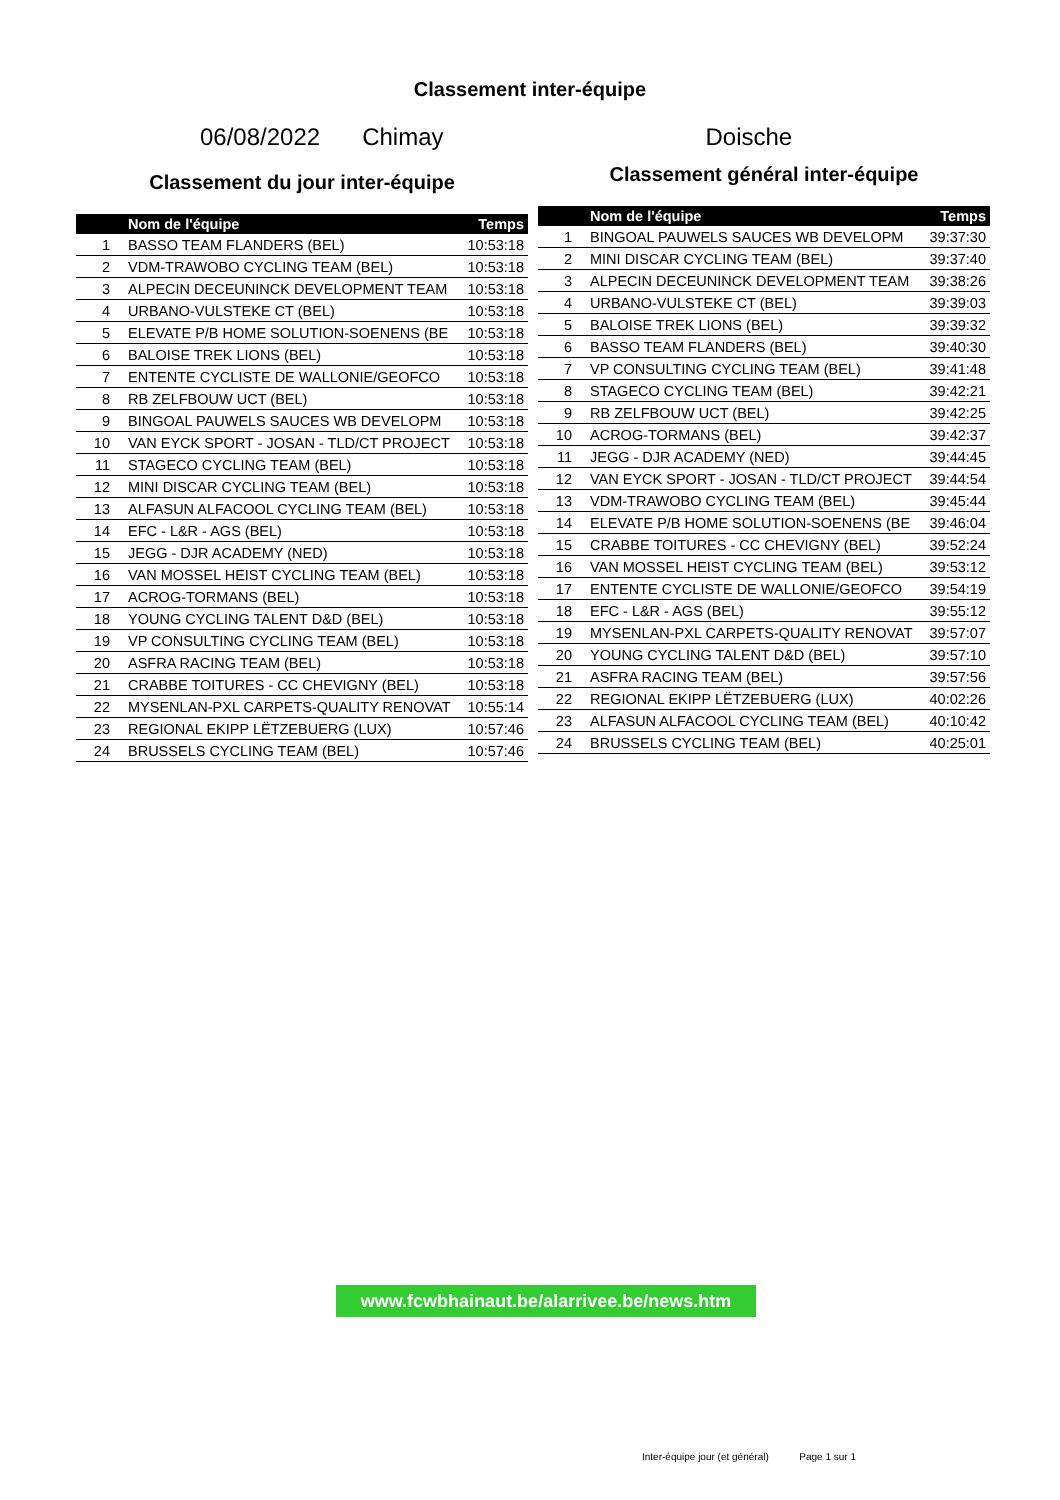Classement inter-équipe
06/08/2022 Chimay Doische
Classement du jour inter-équipe
| | Nom de l'équipe | Temps |
| --- | --- | --- |
| 1 | BASSO TEAM FLANDERS (BEL) | 10:53:18 |
| 2 | VDM-TRAWOBO CYCLING TEAM (BEL) | 10:53:18 |
| 3 | ALPECIN DECEUNINCK DEVELOPMENT TEAM | 10:53:18 |
| 4 | URBANO-VULSTEKE CT (BEL) | 10:53:18 |
| 5 | ELEVATE P/B HOME SOLUTION-SOENENS (BE | 10:53:18 |
| 6 | BALOISE TREK LIONS (BEL) | 10:53:18 |
| 7 | ENTENTE CYCLISTE DE WALLONIE/GEOFCO | 10:53:18 |
| 8 | RB ZELFBOUW UCT (BEL) | 10:53:18 |
| 9 | BINGOAL PAUWELS SAUCES WB DEVELOPM | 10:53:18 |
| 10 | VAN EYCK SPORT - JOSAN - TLD/CT PROJECT | 10:53:18 |
| 11 | STAGECO CYCLING TEAM (BEL) | 10:53:18 |
| 12 | MINI DISCAR CYCLING TEAM (BEL) | 10:53:18 |
| 13 | ALFASUN ALFACOOL CYCLING TEAM (BEL) | 10:53:18 |
| 14 | EFC - L&R - AGS (BEL) | 10:53:18 |
| 15 | JEGG - DJR ACADEMY (NED) | 10:53:18 |
| 16 | VAN MOSSEL HEIST CYCLING TEAM (BEL) | 10:53:18 |
| 17 | ACROG-TORMANS (BEL) | 10:53:18 |
| 18 | YOUNG CYCLING TALENT D&D (BEL) | 10:53:18 |
| 19 | VP CONSULTING CYCLING TEAM (BEL) | 10:53:18 |
| 20 | ASFRA RACING TEAM (BEL) | 10:53:18 |
| 21 | CRABBE TOITURES - CC CHEVIGNY (BEL) | 10:53:18 |
| 22 | MYSENLAN-PXL CARPETS-QUALITY RENOVAT | 10:55:14 |
| 23 | REGIONAL EKIPP LËTZEBUERG (LUX) | 10:57:46 |
| 24 | BRUSSELS CYCLING TEAM (BEL) | 10:57:46 |
Classement général inter-équipe
| | Nom de l'équipe | Temps |
| --- | --- | --- |
| 1 | BINGOAL PAUWELS SAUCES WB DEVELOPM | 39:37:30 |
| 2 | MINI DISCAR CYCLING TEAM (BEL) | 39:37:40 |
| 3 | ALPECIN DECEUNINCK DEVELOPMENT TEAM | 39:38:26 |
| 4 | URBANO-VULSTEKE CT (BEL) | 39:39:03 |
| 5 | BALOISE TREK LIONS (BEL) | 39:39:32 |
| 6 | BASSO TEAM FLANDERS (BEL) | 39:40:30 |
| 7 | VP CONSULTING CYCLING TEAM (BEL) | 39:41:48 |
| 8 | STAGECO CYCLING TEAM (BEL) | 39:42:21 |
| 9 | RB ZELFBOUW UCT (BEL) | 39:42:25 |
| 10 | ACROG-TORMANS (BEL) | 39:42:37 |
| 11 | JEGG - DJR ACADEMY (NED) | 39:44:45 |
| 12 | VAN EYCK SPORT - JOSAN - TLD/CT PROJECT | 39:44:54 |
| 13 | VDM-TRAWOBO CYCLING TEAM (BEL) | 39:45:44 |
| 14 | ELEVATE P/B HOME SOLUTION-SOENENS (BE | 39:46:04 |
| 15 | CRABBE TOITURES - CC CHEVIGNY (BEL) | 39:52:24 |
| 16 | VAN MOSSEL HEIST CYCLING TEAM (BEL) | 39:53:12 |
| 17 | ENTENTE CYCLISTE DE WALLONIE/GEOFCO | 39:54:19 |
| 18 | EFC - L&R - AGS (BEL) | 39:55:12 |
| 19 | MYSENLAN-PXL CARPETS-QUALITY RENOVAT | 39:57:07 |
| 20 | YOUNG CYCLING TALENT D&D (BEL) | 39:57:10 |
| 21 | ASFRA RACING TEAM (BEL) | 39:57:56 |
| 22 | REGIONAL EKIPP LËTZEBUERG (LUX) | 40:02:26 |
| 23 | ALFASUN ALFACOOL CYCLING TEAM (BEL) | 40:10:42 |
| 24 | BRUSSELS CYCLING TEAM (BEL) | 40:25:01 |
www.fcwbhainaut.be/alarrivee.be/news.htm
Inter-équipe jour (et général) Page 1 sur 1